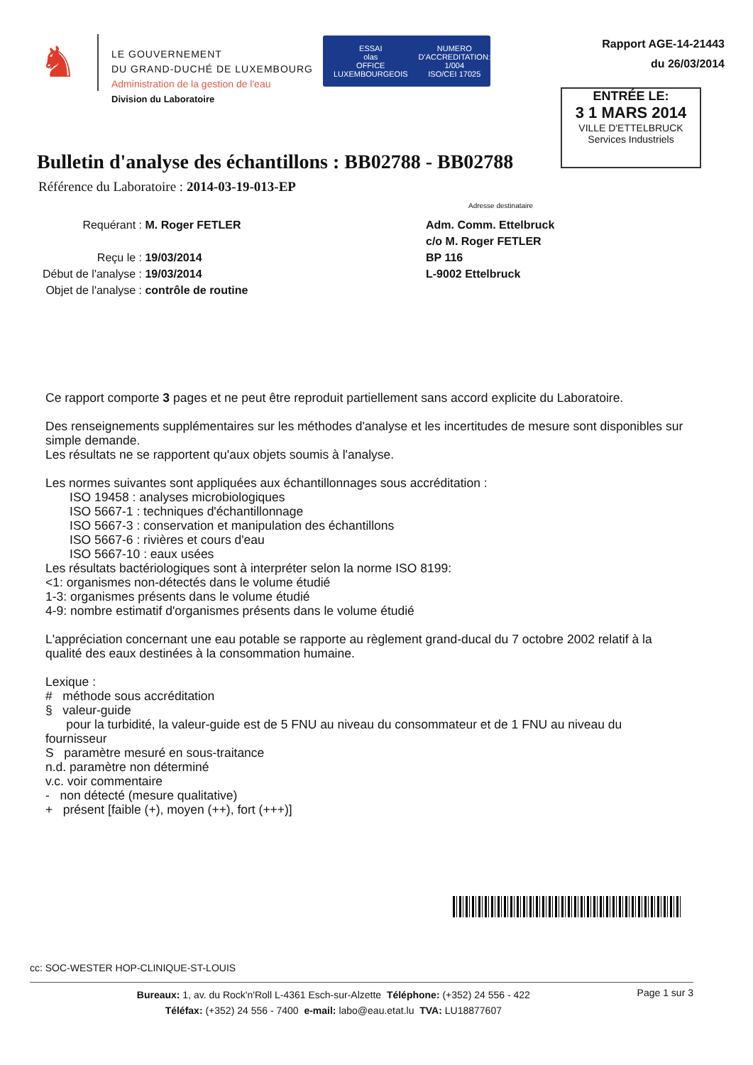♞
LE GOUVERNEMENT
DU GRAND-DUCHÉ DE LUXEMBOURG
Administration de la gestion de l'eau
Division du Laboratoire
ESSAI
olas
OFFICE LUXEMBOURGEOIS
NUMERO
D'ACCREDITATION:
1/004
ISO/CEI 17025
Rapport AGE-14-21443
du 26/03/2014
ENTRÉE LE:
3 1 MARS 2014
VILLE D'ETTELBRUCK
Services Industriels
Bulletin d'analyse des échantillons : BB02788 - BB02788
Référence du Laboratoire : 2014-03-19-013-EP
Adresse destinataire
Requérant : M. Roger FETLER
Reçu le : 19/03/2014
Début de l'analyse : 19/03/2014
Objet de l'analyse : contrôle de routine
Adm. Comm. Ettelbruck
c/o M. Roger FETLER
BP 116
L-9002 Ettelbruck
Ce rapport comporte 3 pages et ne peut être reproduit partiellement sans accord explicite du Laboratoire.
Des renseignements supplémentaires sur les méthodes d'analyse et les incertitudes de mesure sont disponibles sur simple demande.
Les résultats ne se rapportent qu'aux objets soumis à l'analyse.
Les normes suivantes sont appliquées aux échantillonnages sous accréditation :
ISO 19458 : analyses microbiologiques
ISO 5667-1 : techniques d'échantillonnage
ISO 5667-3 : conservation et manipulation des échantillons
ISO 5667-6 : rivières et cours d'eau
ISO 5667-10 : eaux usées
Les résultats bactériologiques sont à interpréter selon la norme ISO 8199:
<1: organismes non-détectés dans le volume étudié
1-3: organismes présents dans le volume étudié
4-9: nombre estimatif d'organismes présents dans le volume étudié
L'appréciation concernant une eau potable se rapporte au règlement grand-ducal du 7 octobre 2002 relatif à la qualité des eaux destinées à la consommation humaine.
Lexique :
# méthode sous accréditation
§ valeur-guide
pour la turbidité, la valeur-guide est de 5 FNU au niveau du consommateur et de 1 FNU au niveau du fournisseur
S paramètre mesuré en sous-traitance
n.d. paramètre non déterminé
v.c. voir commentaire
- non détecté (mesure qualitative)
+ présent [faible (+), moyen (++), fort (+++)]
cc: SOC-WESTER HOP-CLINIQUE-ST-LOUIS
Bureaux: 1, av. du Rock'n'Roll L-4361 Esch-sur-Alzette Téléphone: (+352) 24 556 - 422
Téléfax: (+352) 24 556 - 7400 e-mail: labo@eau.etat.lu TVA: LU18877607
Page 1 sur 3